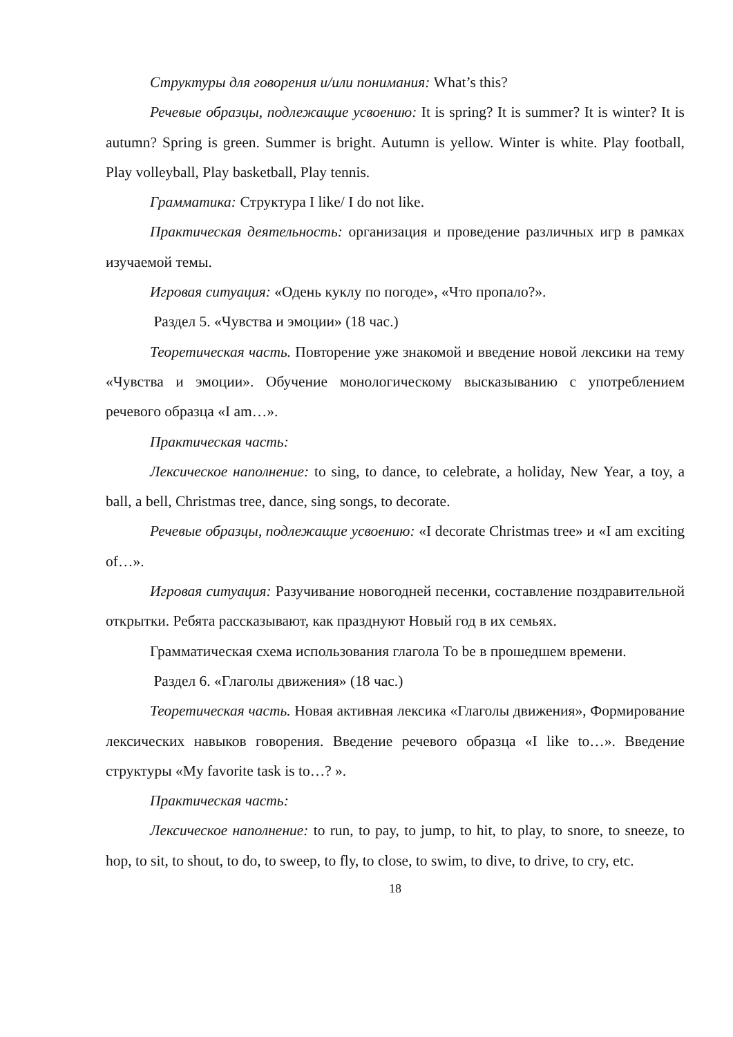Структуры для говорения и/или понимания: What’s this?
Речевые образцы, подлежащие усвоению: It is spring? It is summer? It is winter? It is autumn? Spring is green. Summer is bright. Autumn is yellow. Winter is white. Play football, Play volleyball, Play basketball, Play tennis.
Грамматика: Структура I like/ I do not like.
Практическая деятельность: организация и проведение различных игр в рамках изучаемой темы.
Игровая ситуация: «Одень куклу по погоде», «Что пропало?».
Раздел 5. «Чувства и эмоции» (18 час.)
Теоретическая часть. Повторение уже знакомой и введение новой лексики на тему «Чувства и эмоции». Обучение монологическому высказыванию с употреблением речевого образца «I am…».
Практическая часть:
Лексическое наполнение: to sing, to dance, to celebrate, a holiday, New Year, a toy, a ball, a bell, Christmas tree, dance, sing songs, to decorate.
Речевые образцы, подлежащие усвоению: «I decorate Christmas tree» и «I am exciting of…».
Игровая ситуация: Разучивание новогодней песенки, составление поздравительной открытки. Ребята рассказывают, как празднуют Новый год в их семьях.
Грамматическая схема использования глагола To be в прошедшем времени.
Раздел 6. «Глаголы движения» (18 час.)
Теоретическая часть. Новая активная лексика «Глаголы движения», Формирование лексических навыков говорения. Введение речевого образца «I like to…». Введение структуры «My favorite task is to…? ».
Практическая часть:
Лексическое наполнение: to run, to pay, to jump, to hit, to play, to snore, to sneeze, to hop, to sit, to shout, to do, to sweep, to fly, to close, to swim, to dive, to drive, to cry, etc.
18